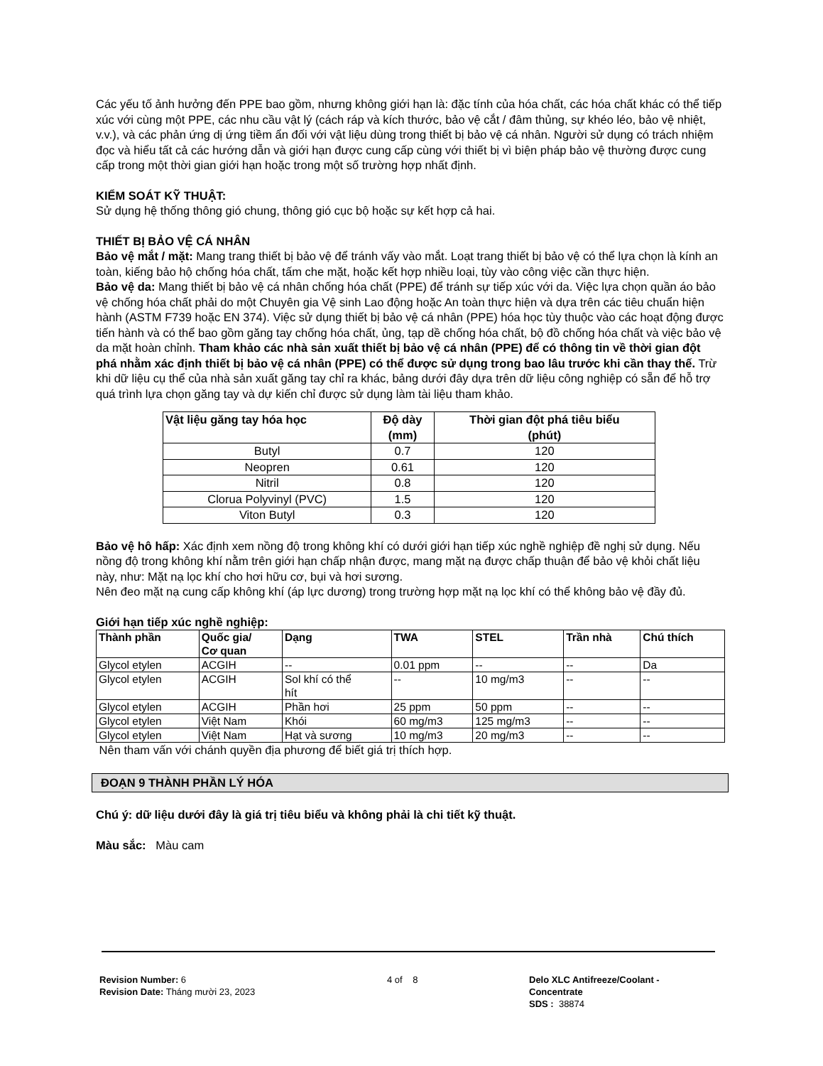Các yếu tố ảnh hưởng đến PPE bao gồm, nhưng không giới hạn là: đặc tính của hóa chất, các hóa chất khác có thể tiếp xúc với cùng một PPE, các nhu cầu vật lý (cách ráp và kích thước, bảo vệ cắt / đâm thủng, sự khéo léo, bảo vệ nhiệt, v.v.), và các phản ứng dị ứng tiềm ẩn đối với vật liệu dùng trong thiết bị bảo vệ cá nhân. Người sử dụng có trách nhiệm đọc và hiểu tất cả các hướng dẫn và giới hạn được cung cấp cùng với thiết bị vì biện pháp bảo vệ thường được cung cấp trong một thời gian giới hạn hoặc trong một số trường hợp nhất định.
KIỂM SOÁT KỸ THUẬT:
Sử dụng hệ thống thông gió chung, thông gió cục bộ hoặc sự kết hợp cả hai.
THIẾT BỊ BẢO VỆ CÁ NHÂN
Bảo vệ mắt / mặt: Mang trang thiết bị bảo vệ để tránh vấy vào mắt. Loạt trang thiết bị bảo vệ có thể lựa chọn là kính an toàn, kiếng bảo hộ chống hóa chất, tấm che mặt, hoặc kết hợp nhiều loại, tùy vào công việc cần thực hiện.
Bảo vệ da: Mang thiết bị bảo vệ cá nhân chống hóa chất (PPE) để tránh sự tiếp xúc với da. Việc lựa chọn quần áo bảo vệ chống hóa chất phải do một Chuyên gia Vệ sinh Lao động hoặc An toàn thực hiện và dựa trên các tiêu chuẩn hiện hành (ASTM F739 hoặc EN 374). Việc sử dụng thiết bị bảo vệ cá nhân (PPE) hóa học tùy thuộc vào các hoạt động được tiến hành và có thể bao gồm găng tay chống hóa chất, ủng, tạp dề chống hóa chất, bộ đồ chống hóa chất và việc bảo vệ da mặt hoàn chỉnh. Tham khảo các nhà sản xuất thiết bị bảo vệ cá nhân (PPE) để có thông tin về thời gian đột phá nhằm xác định thiết bị bảo vệ cá nhân (PPE) có thể được sử dụng trong bao lâu trước khi cần thay thế. Trừ khi dữ liệu cụ thể của nhà sản xuất găng tay chỉ ra khác, bảng dưới đây dựa trên dữ liệu công nghiệp có sẵn để hỗ trợ quá trình lựa chọn găng tay và dự kiến chỉ được sử dụng làm tài liệu tham khảo.
| Vật liệu găng tay hóa học | Độ dày (mm) | Thời gian đột phá tiêu biểu (phút) |
| --- | --- | --- |
| Butyl | 0.7 | 120 |
| Neopren | 0.61 | 120 |
| Nitril | 0.8 | 120 |
| Clorua Polyvinyl (PVC) | 1.5 | 120 |
| Viton Butyl | 0.3 | 120 |
Bảo vệ hô hấp: Xác định xem nồng độ trong không khí có dưới giới hạn tiếp xúc nghề nghiệp đề nghị sử dụng. Nếu nồng độ trong không khí nằm trên giới hạn chấp nhận được, mang mặt nạ được chấp thuận để bảo vệ khỏi chất liệu này, như: Mặt nạ lọc khí cho hơi hữu cơ, bụi và hơi sương.
Nên đeo mặt nạ cung cấp không khí (áp lực dương) trong trường hợp mặt nạ lọc khí có thể không bảo vệ đầy đủ.
Giới hạn tiếp xúc nghề nghiệp:
| Thành phần | Quốc gia/ Cơ quan | Dạng | TWA | STEL | Trần nhà | Chú thích |
| --- | --- | --- | --- | --- | --- | --- |
| Glycol etylen | ACGIH | -- | 0.01 ppm | -- | -- | Da |
| Glycol etylen | ACGIH | Sol khí có thể hít | -- | 10 mg/m3 | -- | -- |
| Glycol etylen | ACGIH | Phần hơi | 25 ppm | 50 ppm | -- | -- |
| Glycol etylen | Việt Nam | Khói | 60 mg/m3 | 125 mg/m3 | -- | -- |
| Glycol etylen | Việt Nam | Hạt và sương | 10 mg/m3 | 20 mg/m3 | -- | -- |
Nên tham vấn với chánh quyền địa phương để biết giá trị thích hợp.
ĐOẠN 9 THÀNH PHẦN LÝ HÓA
Chú ý: dữ liệu dưới đây là giá trị tiêu biểu và không phải là chi tiết kỹ thuật.
Màu sắc: Màu cam
Revision Number: 6
Revision Date: Tháng mười 23, 2023
4 of 8 Delo XLC Antifreeze/Coolant -
Concentrate
SDS : 38874